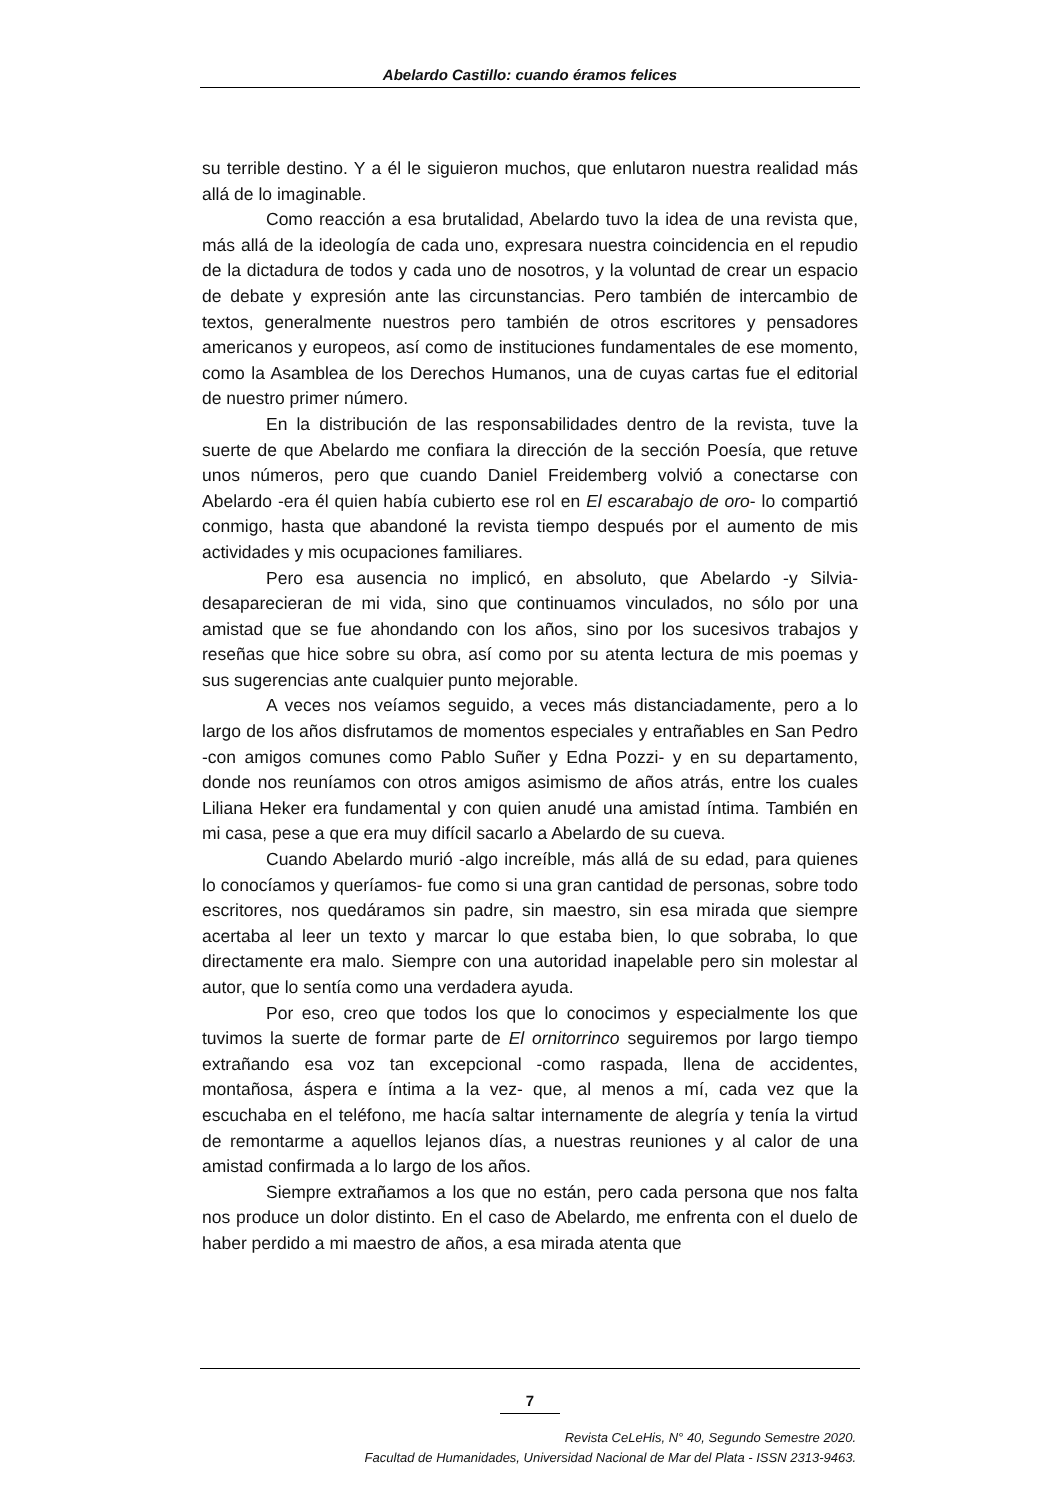Abelardo Castillo: cuando éramos felices
su terrible destino. Y a él le siguieron muchos, que enlutaron nuestra realidad más allá de lo imaginable.
Como reacción a esa brutalidad, Abelardo tuvo la idea de una revista que, más allá de la ideología de cada uno, expresara nuestra coincidencia en el repudio de la dictadura de todos y cada uno de nosotros, y la voluntad de crear un espacio de debate y expresión ante las circunstancias. Pero también de intercambio de textos, generalmente nuestros pero también de otros escritores y pensadores americanos y europeos, así como de instituciones fundamentales de ese momento, como la Asamblea de los Derechos Humanos, una de cuyas cartas fue el editorial de nuestro primer número.
En la distribución de las responsabilidades dentro de la revista, tuve la suerte de que Abelardo me confiara la dirección de la sección Poesía, que retuve unos números, pero que cuando Daniel Freidemberg volvió a conectarse con Abelardo -era él quien había cubierto ese rol en El escarabajo de oro- lo compartió conmigo, hasta que abandoné la revista tiempo después por el aumento de mis actividades y mis ocupaciones familiares.
Pero esa ausencia no implicó, en absoluto, que Abelardo -y Silvia- desaparecieran de mi vida, sino que continuamos vinculados, no sólo por una amistad que se fue ahondando con los años, sino por los sucesivos trabajos y reseñas que hice sobre su obra, así como por su atenta lectura de mis poemas y sus sugerencias ante cualquier punto mejorable.
A veces nos veíamos seguido, a veces más distanciadamente, pero a lo largo de los años disfrutamos de momentos especiales y entrañables en San Pedro -con amigos comunes como Pablo Suñer y Edna Pozzi- y en su departamento, donde nos reuníamos con otros amigos asimismo de años atrás, entre los cuales Liliana Heker era fundamental y con quien anudé una amistad íntima. También en mi casa, pese a que era muy difícil sacarlo a Abelardo de su cueva.
Cuando Abelardo murió -algo increíble, más allá de su edad, para quienes lo conocíamos y queríamos- fue como si una gran cantidad de personas, sobre todo escritores, nos quedáramos sin padre, sin maestro, sin esa mirada que siempre acertaba al leer un texto y marcar lo que estaba bien, lo que sobraba, lo que directamente era malo. Siempre con una autoridad inapelable pero sin molestar al autor, que lo sentía como una verdadera ayuda.
Por eso, creo que todos los que lo conocimos y especialmente los que tuvimos la suerte de formar parte de El ornitorrinco seguiremos por largo tiempo extrañando esa voz tan excepcional -como raspada, llena de accidentes, montañosa, áspera e íntima a la vez- que, al menos a mí, cada vez que la escuchaba en el teléfono, me hacía saltar internamente de alegría y tenía la virtud de remontarme a aquellos lejanos días, a nuestras reuniones y al calor de una amistad confirmada a lo largo de los años.
Siempre extrañamos a los que no están, pero cada persona que nos falta nos produce un dolor distinto. En el caso de Abelardo, me enfrenta con el duelo de haber perdido a mi maestro de años, a esa mirada atenta que
7
Revista CeLeHis, N° 40, Segundo Semestre 2020.
Facultad de Humanidades, Universidad Nacional de Mar del Plata - ISSN 2313-9463.